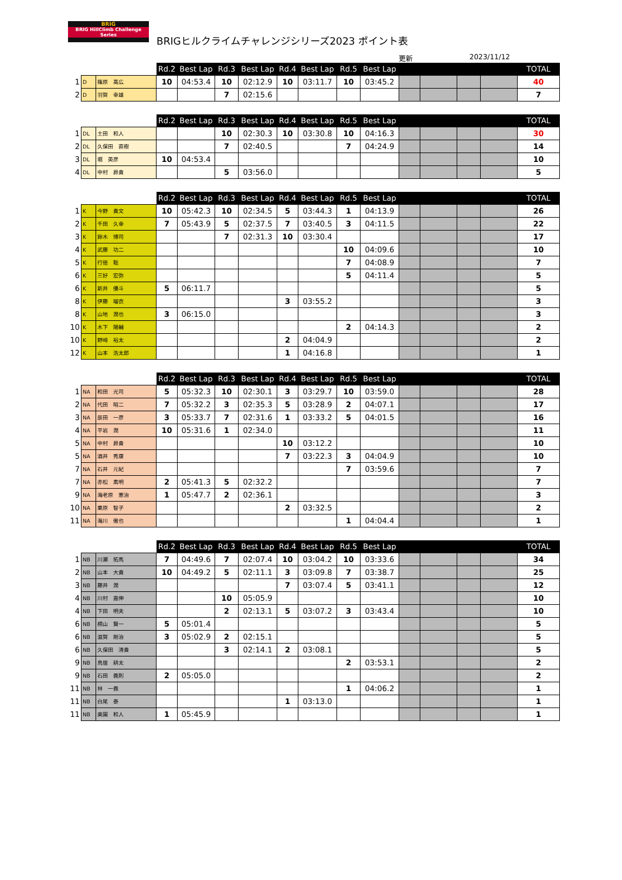BRIG
BRIG HillClimb Challenge Series
BRIGヒルクライムチャレンジシリーズ2023 ポイント表
更新 2023/11/12
| | | | Rd.2 | Best Lap | Rd.3 | Best Lap | Rd.4 | Best Lap | Rd.5 | Best Lap | | | | | TOTAL |
| --- | --- | --- | --- | --- | --- | --- | --- | --- | --- | --- | --- | --- | --- | --- | --- |
| 1 | D | 篠原 高広 | 10 | 04:53.4 | 10 | 02:12.9 | 10 | 03:11.7 | 10 | 03:45.2 | | | | | 40 |
| 2 | D | 羽賀 幸雄 | | | 7 | 02:15.6 | | | | | | | | | 7 |
| | | | Rd.2 | Best Lap | Rd.3 | Best Lap | Rd.4 | Best Lap | Rd.5 | Best Lap | | | | | TOTAL |
| --- | --- | --- | --- | --- | --- | --- | --- | --- | --- | --- | --- | --- | --- | --- | --- |
| 1 | DL | 土田 和人 | | | 10 | 02:30.3 | 10 | 03:30.8 | 10 | 04:16.3 | | | | | 30 |
| 2 | DL | 久保田 直樹 | | | 7 | 02:40.5 | | | 7 | 04:24.9 | | | | | 14 |
| 3 | DL | 堀 英彦 | 10 | 04:53.4 | | | | | | | | | | | 10 |
| 4 | DL | 中村 昴貴 | | | 5 | 03:56.0 | | | | | | | | | 5 |
| | | | Rd.2 | Best Lap | Rd.3 | Best Lap | Rd.4 | Best Lap | Rd.5 | Best Lap | | | | | TOTAL |
| --- | --- | --- | --- | --- | --- | --- | --- | --- | --- | --- | --- | --- | --- | --- | --- |
| 1 | K | 今野 貴文 | 10 | 05:42.3 | 10 | 02:34.5 | 5 | 03:44.3 | 1 | 04:13.9 | | | | | 26 |
| 2 | K | 千田 久幸 | 7 | 05:43.9 | 5 | 02:37.5 | 7 | 03:40.5 | 3 | 04:11.5 | | | | | 22 |
| 3 | K | 鈴木 博司 | | | 7 | 02:31.3 | 10 | 03:30.4 | | | | | | | 17 |
| 4 | K | 武藤 功二 | | | | | | | 10 | 04:09.6 | | | | | 10 |
| 5 | K | 行徳 聡 | | | | | | | 7 | 04:08.9 | | | | | 7 |
| 6 | K | 三好 宏弥 | | | | | | | 5 | 04:11.4 | | | | | 5 |
| 6 | K | 新井 優斗 | 5 | 06:11.7 | | | | | | | | | | | 5 |
| 8 | K | 伊藤 瑠衣 | | | | | 3 | 03:55.2 | | | | | | | 3 |
| 8 | K | 山地 潤也 | 3 | 06:15.0 | | | | | | | | | | | 3 |
| 10 | K | 木下 陽輔 | | | | | | | 2 | 04:14.3 | | | | | 2 |
| 10 | K | 野崎 裕太 | | | | | 2 | 04:04.9 | | | | | | | 2 |
| 12 | K | 山本 浩太郎 | | | | | 1 | 04:16.8 | | | | | | | 1 |
| | | | Rd.2 | Best Lap | Rd.3 | Best Lap | Rd.4 | Best Lap | Rd.5 | Best Lap | | | | | TOTAL |
| --- | --- | --- | --- | --- | --- | --- | --- | --- | --- | --- | --- | --- | --- | --- | --- |
| 1 | NA | 和田 光司 | 5 | 05:32.3 | 10 | 02:30.1 | 3 | 03:29.7 | 10 | 03:59.0 | | | | | 28 |
| 2 | NA | 代田 昭二 | 7 | 05:32.2 | 3 | 02:35.3 | 5 | 03:28.9 | 2 | 04:07.1 | | | | | 17 |
| 3 | NA | 辰田 一彦 | 3 | 05:33.7 | 7 | 02:31.6 | 1 | 03:33.2 | 5 | 04:01.5 | | | | | 16 |
| 4 | NA | 平岩 潤 | 10 | 05:31.6 | 1 | 02:34.0 | | | | | | | | | 11 |
| 5 | NA | 中村 昴貴 | | | | | 10 | 03:12.2 | | | | | | | 10 |
| 5 | NA | 酒井 秀康 | | | | | 7 | 03:22.3 | 3 | 04:04.9 | | | | | 10 |
| 7 | NA | 石井 元紀 | | | | | | | 7 | 03:59.6 | | | | | 7 |
| 7 | NA | 赤松 素明 | 2 | 05:41.3 | 5 | 02:32.2 | | | | | | | | | 7 |
| 9 | NA | 海老原 憲治 | 1 | 05:47.7 | 2 | 02:36.1 | | | | | | | | | 3 |
| 10 | NA | 栗原 智子 | | | | | 2 | 03:32.5 | | | | | | | 2 |
| 11 | NA | 海川 徹也 | | | | | | | 1 | 04:04.4 | | | | | 1 |
| | | | Rd.2 | Best Lap | Rd.3 | Best Lap | Rd.4 | Best Lap | Rd.5 | Best Lap | | | | | TOTAL |
| --- | --- | --- | --- | --- | --- | --- | --- | --- | --- | --- | --- | --- | --- | --- | --- |
| 1 | NB | 川瀬 拓馬 | 7 | 04:49.6 | 7 | 02:07.4 | 10 | 03:04.2 | 10 | 03:33.6 | | | | | 34 |
| 2 | NB | 山本 大貴 | 10 | 04:49.2 | 5 | 02:11.1 | 3 | 03:09.8 | 7 | 03:38.7 | | | | | 25 |
| 3 | NB | 藤井 潤 | | | | | 7 | 03:07.4 | 5 | 03:41.1 | | | | | 12 |
| 4 | NB | 川村 嘉伸 | | | 10 | 05:05.9 | | | | | | | | | 10 |
| 4 | NB | 下田 明夫 | | | 2 | 02:13.1 | 5 | 03:07.2 | 3 | 03:43.4 | | | | | 10 |
| 6 | NB | 桐山 賢一 | 5 | 05:01.4 | | | | | | | | | | | 5 |
| 6 | NB | 滋賀 剛治 | 3 | 05:02.9 | 2 | 02:15.1 | | | | | | | | | 5 |
| 6 | NB | 久保田 清貴 | | | 3 | 02:14.1 | 2 | 03:08.1 | | | | | | | 5 |
| 9 | NB | 鳥居 耕太 | | | | | | | 2 | 03:53.1 | | | | | 2 |
| 9 | NB | 石田 義則 | 2 | 05:05.0 | | | | | | | | | | | 2 |
| 11 | NB | 林 一義 | | | | | | | 1 | 04:06.2 | | | | | 1 |
| 11 | NB | 白尾 泰 | | | | | 1 | 03:13.0 | | | | | | | 1 |
| 11 | NB | 奥園 和人 | 1 | 05:45.9 | | | | | | | | | | | 1 |